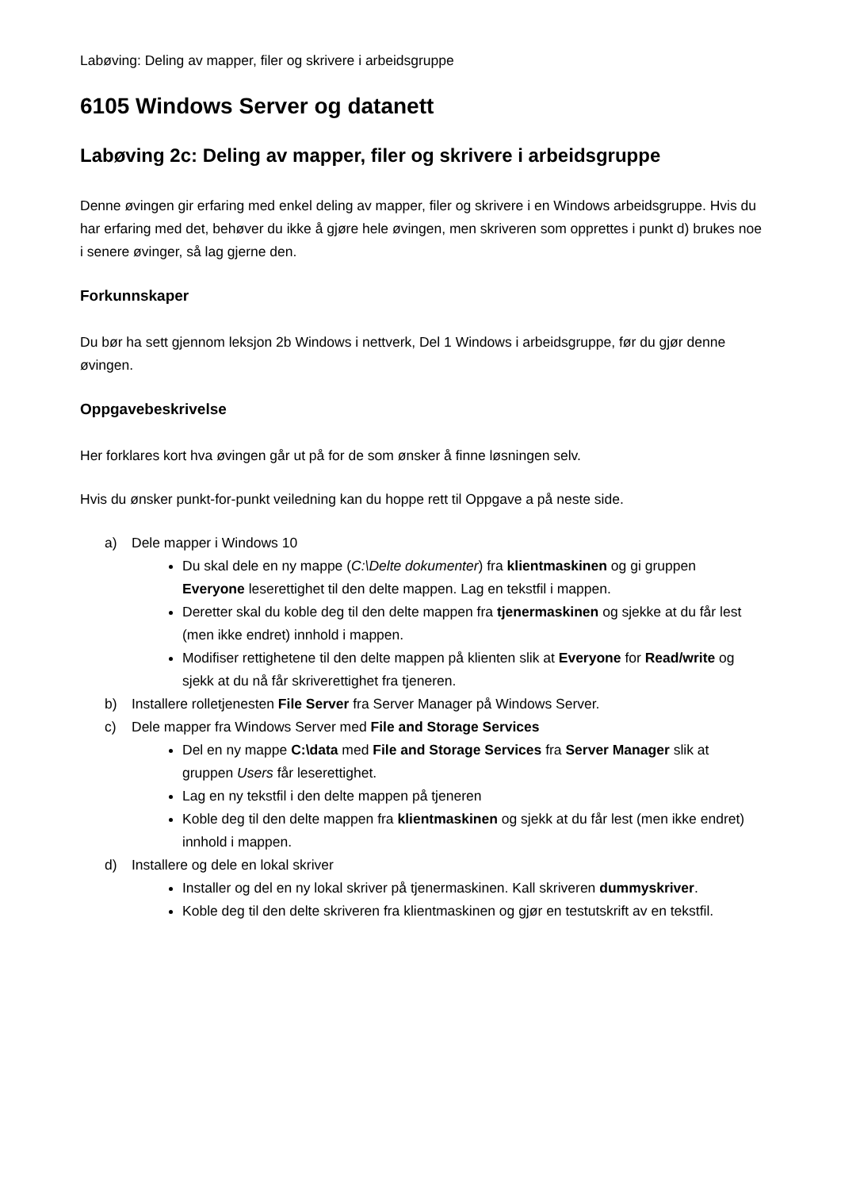Labøving: Deling av mapper, filer og skrivere i arbeidsgruppe
6105 Windows Server og datanett
Labøving 2c: Deling av mapper, filer og skrivere i arbeidsgruppe
Denne øvingen gir erfaring med enkel deling av mapper, filer og skrivere i en Windows arbeidsgruppe. Hvis du har erfaring med det, behøver du ikke å gjøre hele øvingen, men skriveren som opprettes i punkt d) brukes noe i senere øvinger, så lag gjerne den.
Forkunnskaper
Du bør ha sett gjennom leksjon 2b Windows i nettverk, Del 1 Windows i arbeidsgruppe, før du gjør denne øvingen.
Oppgavebeskrivelse
Her forklares kort hva øvingen går ut på for de som ønsker å finne løsningen selv.
Hvis du ønsker punkt-for-punkt veiledning kan du hoppe rett til Oppgave a på neste side.
a) Dele mapper i Windows 10
Du skal dele en ny mappe (C:\Delte dokumenter) fra klientmaskinen og gi gruppen Everyone leserettighet til den delte mappen. Lag en tekstfil i mappen.
Deretter skal du koble deg til den delte mappen fra tjenermaskinen og sjekke at du får lest (men ikke endret) innhold i mappen.
Modifiser rettighetene til den delte mappen på klienten slik at Everyone for Read/write og sjekk at du nå får skriverettighet fra tjeneren.
b) Installere rolletjenesten File Server fra Server Manager på Windows Server.
c) Dele mapper fra Windows Server med File and Storage Services
Del en ny mappe C:\data med File and Storage Services fra Server Manager slik at gruppen Users får leserettighet.
Lag en ny tekstfil i den delte mappen på tjeneren
Koble deg til den delte mappen fra klientmaskinen og sjekk at du får lest (men ikke endret) innhold i mappen.
d) Installere og dele en lokal skriver
Installer og del en ny lokal skriver på tjenermaskinen. Kall skriveren dummyskriver.
Koble deg til den delte skriveren fra klientmaskinen og gjør en testutskrift av en tekstfil.